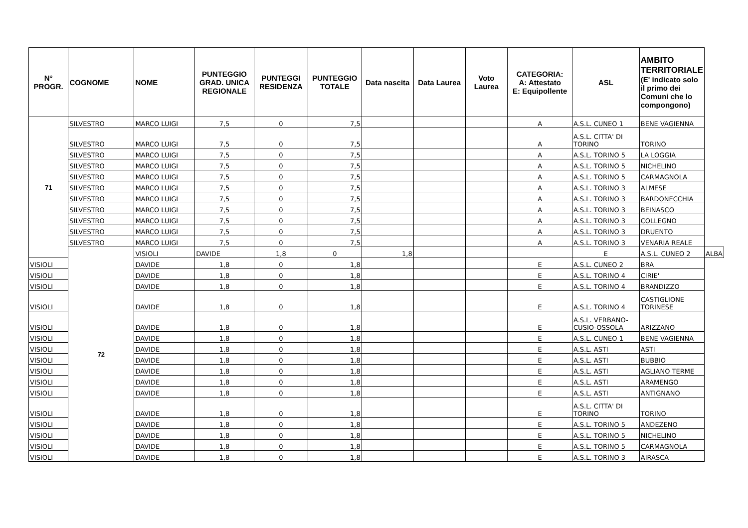| N° PROGR. | COGNOME | NOME | PUNTEGGIO GRAD. UNICA REGIONALE | PUNTEGGI RESIDENZA | PUNTEGGIO TOTALE | Data nascita | Data Laurea | Voto Laurea | CATEGORIA: A: Attestato E: Equipollente | ASL | AMBITO TERRITORIALE (E' indicato solo il primo dei Comuni che lo compongono) | |
| --- | --- | --- | --- | --- | --- | --- | --- | --- | --- | --- | --- | --- |
| 71 | SILVESTRO | MARCO LUIGI | 7,5 | 0 | 7,5 | | | | A | A.S.L. CUNEO 1 | BENE VAGIENNA | |
| | SILVESTRO | MARCO LUIGI | 7,5 | 0 | 7,5 | | | | A | A.S.L. CITTA' DI TORINO | TORINO | |
| | SILVESTRO | MARCO LUIGI | 7,5 | 0 | 7,5 | | | | A | A.S.L. TORINO 5 | LA LOGGIA | |
| | SILVESTRO | MARCO LUIGI | 7,5 | 0 | 7,5 | | | | A | A.S.L. TORINO 5 | NICHELINO | |
| | SILVESTRO | MARCO LUIGI | 7,5 | 0 | 7,5 | | | | A | A.S.L. TORINO 5 | CARMAGNOLA | |
| | SILVESTRO | MARCO LUIGI | 7,5 | 0 | 7,5 | | | | A | A.S.L. TORINO 3 | ALMESE | |
| | SILVESTRO | MARCO LUIGI | 7,5 | 0 | 7,5 | | | | A | A.S.L. TORINO 3 | BARDONECCHIA | |
| | SILVESTRO | MARCO LUIGI | 7,5 | 0 | 7,5 | | | | A | A.S.L. TORINO 3 | BEINASCO | |
| | SILVESTRO | MARCO LUIGI | 7,5 | 0 | 7,5 | | | | A | A.S.L. TORINO 3 | COLLEGNO | |
| | SILVESTRO | MARCO LUIGI | 7,5 | 0 | 7,5 | | | | A | A.S.L. TORINO 3 | DRUENTO | |
| | SILVESTRO | MARCO LUIGI | 7,5 | 0 | 7,5 | | | | A | A.S.L. TORINO 3 | VENARIA REALE | |
| | 72 | VISIOLI | DAVIDE | 1,8 | 0 | 1,8 | | | | E | A.S.L. CUNEO 2 | ALBA |
| VISIOLI | | DAVIDE | 1,8 | 0 | 1,8 | | | | E | A.S.L. CUNEO 2 | BRA | |
| VISIOLI | | DAVIDE | 1,8 | 0 | 1,8 | | | | E | A.S.L. TORINO 4 | CIRIE' | |
| VISIOLI | | DAVIDE | 1,8 | 0 | 1,8 | | | | E | A.S.L. TORINO 4 | BRANDIZZO | |
| VISIOLI | | DAVIDE | 1,8 | 0 | 1,8 | | | | E | A.S.L. TORINO 4 | CASTIGLIONE TORINESE | |
| VISIOLI | | DAVIDE | 1,8 | 0 | 1,8 | | | | E | A.S.L. VERBANO-CUSIO-OSSOLA | ARIZZANO | |
| VISIOLI | | DAVIDE | 1,8 | 0 | 1,8 | | | | E | A.S.L. CUNEO 1 | BENE VAGIENNA | |
| VISIOLI | | DAVIDE | 1,8 | 0 | 1,8 | | | | E | A.S.L. ASTI | ASTI | |
| VISIOLI | | DAVIDE | 1,8 | 0 | 1,8 | | | | E | A.S.L. ASTI | BUBBIO | |
| VISIOLI | | DAVIDE | 1,8 | 0 | 1,8 | | | | E | A.S.L. ASTI | AGLIANO TERME | |
| VISIOLI | | DAVIDE | 1,8 | 0 | 1,8 | | | | E | A.S.L. ASTI | ARAMENGO | |
| VISIOLI | | DAVIDE | 1,8 | 0 | 1,8 | | | | E | A.S.L. ASTI | ANTIGNANO | |
| VISIOLI | | DAVIDE | 1,8 | 0 | 1,8 | | | | E | A.S.L. CITTA' DI TORINO | TORINO | |
| VISIOLI | | DAVIDE | 1,8 | 0 | 1,8 | | | | E | A.S.L. TORINO 5 | ANDEZENO | |
| VISIOLI | | DAVIDE | 1,8 | 0 | 1,8 | | | | E | A.S.L. TORINO 5 | NICHELINO | |
| VISIOLI | | DAVIDE | 1,8 | 0 | 1,8 | | | | E | A.S.L. TORINO 5 | CARMAGNOLA | |
| VISIOLI | | DAVIDE | 1,8 | 0 | 1,8 | | | | E | A.S.L. TORINO 3 | AIRASCA | |